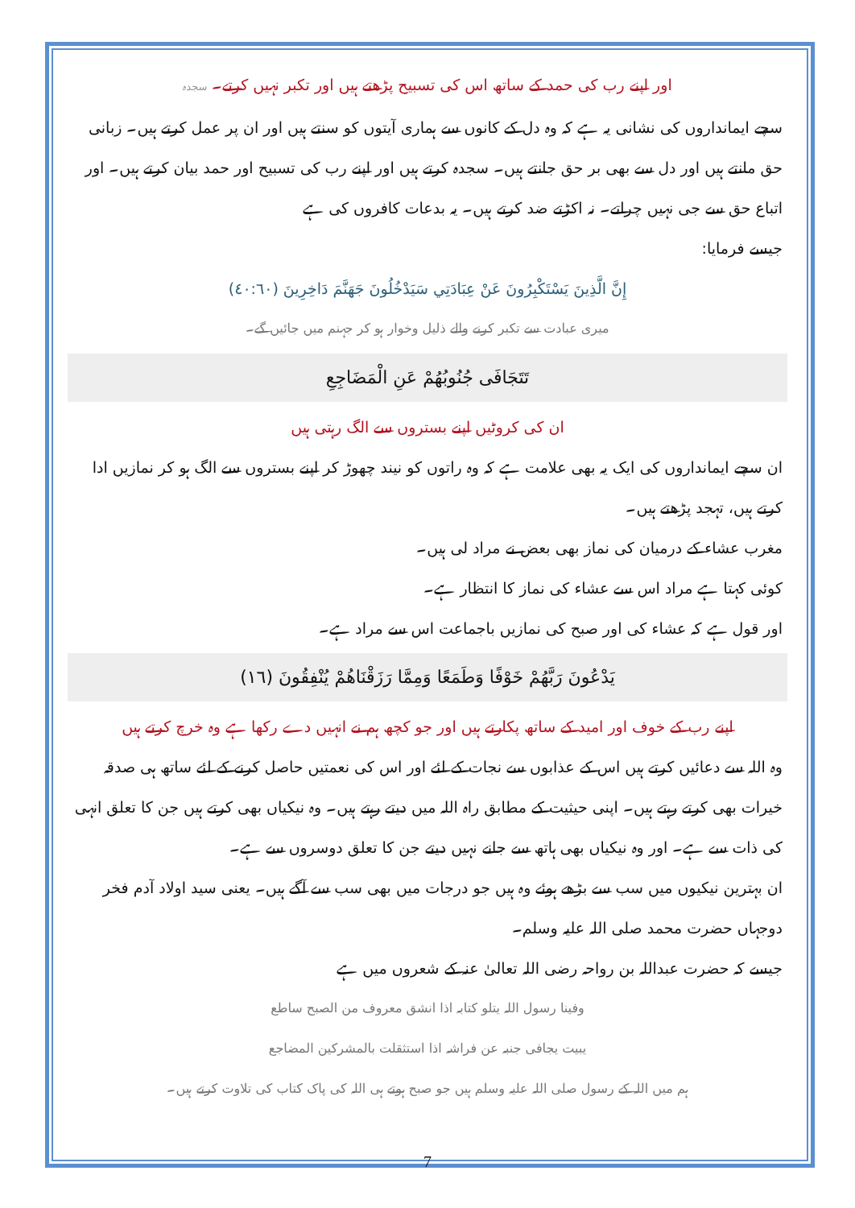اور اپنے رب کی حمد کے ساتھ اس کی تسبیح پڑھتے ہیں اور تکبر نہیں کرتے۔ سجدہ
سچے ایمانداروں کی نشانی یہ ہے کہ وہ دل کے کانوں سے ہماری آیتوں کو سنتے ہیں اور ان پر عمل کرتے ہیں۔ زبانی حق مانتے ہیں اور دل سے بھی بر حق جانتے ہیں۔ سجدہ کرتے ہیں اور اپنے رب کی تسبیح اور حمد بیان کرتے ہیں۔ اور اتباع حق سے جی نہیں چراتے۔ نہ اکڑتے ضد کرتے ہیں۔ یہ بدعات کافروں کی ہے
جیسے فرمایا:
إِنَّ الَّذِينَ يَسْتَكْبِرُونَ عَنْ عِبَادَتِي سَيَدْخُلُونَ جَهَنَّمَ دَاخِرِينَ (٤٠:٦٠)
میری عبادت سے تکبر کرنے والے ذلیل وخوار ہو کر جہنم میں جائیں گے۔
تَتَجَافَى جُنُوبُهُمْ عَنِ الْمَضَاجِعِ
ان کی کروٹیں اپنے بستروں سے الگ رہتی ہیں
ان سچے ایمانداروں کی ایک یہ بھی علامت ہے کہ وہ راتوں کو نیند چھوڑ کر اپنے بستروں سے الگ ہو کر نمازیں ادا کرتے ہیں، تہجد پڑھتے ہیں۔
مغرب عشاء کے درمیان کی نماز بھی بعض نے مراد لی ہیں۔
کوئی کہتا ہے مراد اس سے عشاء کی نماز کا انتظار ہے۔
اور قول ہے کہ عشاء کی اور صبح کی نمازیں باجماعت اس سے مراد ہے۔
يَدْعُونَ رَبَّهُمْ خَوْفًا وَطَمَعًا وَمِمَّا رَزَقْنَاهُمْ يُنْفِقُونَ (١٦)
اپنے رب کے خوف اور امید کے ساتھ پکارتے ہیں اور جو کچھ ہم نے انہیں دے رکھا ہے وہ خرچ کرتے ہیں
وہ اللہ سے دعائیں کرتے ہیں اس کے عذابوں سے نجات کے لئے اور اس کی نعمتیں حاصل کرنے کے لئے ساتھ ہی صدقہ خیرات بھی کرتے رہتے ہیں۔ اپنی حیثیت کے مطابق راہ اللہ میں دیتے رہتے ہیں۔ وہ نیکیاں بھی کرتے ہیں جن کا تعلق انہی کی ذات سے ہے۔ اور وہ نیکیاں بھی ہاتھ سے جانے نہیں دیتے جن کا تعلق دوسروں سے ہے۔
ان بہترین نیکیوں میں سب سے بڑھے ہوئے وہ ہیں جو درجات میں بھی سب سے آگے ہیں۔ یعنی سید اولاد آدم فخر دوجہاں حضرت محمد صلی اللہ علیہ وسلم۔
جیسے کہ حضرت عبداللہ بن رواحہ رضی اللہ تعالیٰ عنہ کے شعروں میں ہے
وفینا رسول اللہ یتلو کتابہ اذا انشق معروف من الصبح ساطع
یبیت یجافی جنبہ عن فراشہ اذا استثقلت بالمشرکین المضاجع
ہم میں اللہ کے رسول صلی اللہ علیہ وسلم ہیں جو صبح ہوتے ہی اللہ کی پاک کتاب کی تلاوت کرتے ہیں۔
7